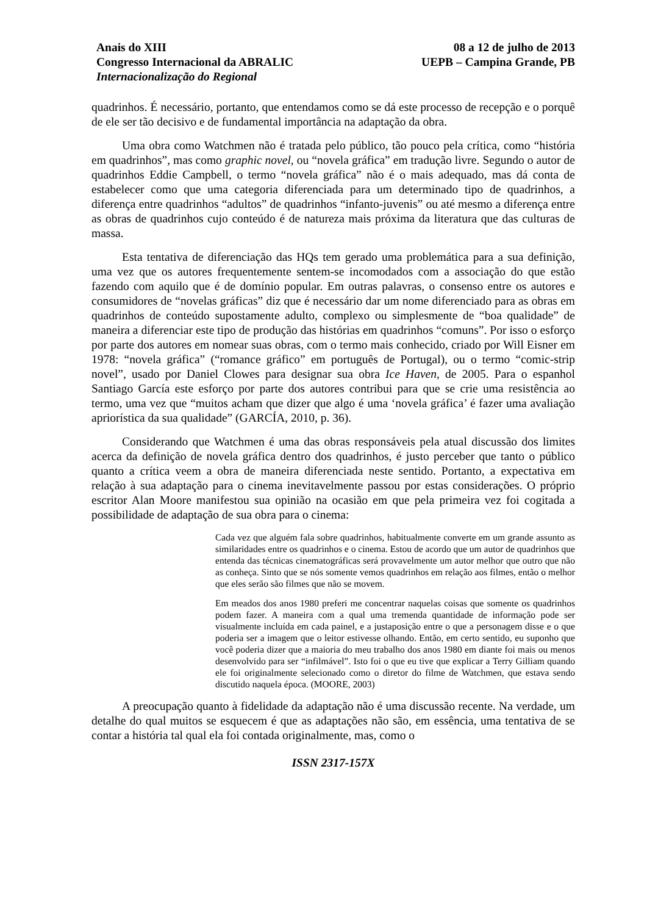Anais do XIII
Congresso Internacional da ABRALIC
Internacionalização do Regional
08 a 12 de julho de 2013
UEPB – Campina Grande, PB
quadrinhos. É necessário, portanto, que entendamos como se dá este processo de recepção e o porquê de ele ser tão decisivo e de fundamental importância na adaptação da obra.
Uma obra como Watchmen não é tratada pelo público, tão pouco pela crítica, como “história em quadrinhos”, mas como graphic novel, ou “novela gráfica” em tradução livre. Segundo o autor de quadrinhos Eddie Campbell, o termo “novela gráfica” não é o mais adequado, mas dá conta de estabelecer como que uma categoria diferenciada para um determinado tipo de quadrinhos, a diferença entre quadrinhos “adultos” de quadrinhos “infanto-juvenis” ou até mesmo a diferença entre as obras de quadrinhos cujo conteúdo é de natureza mais próxima da literatura que das culturas de massa.
Esta tentativa de diferenciação das HQs tem gerado uma problemática para a sua definição, uma vez que os autores frequentemente sentem-se incomodados com a associação do que estão fazendo com aquilo que é de domínio popular. Em outras palavras, o consenso entre os autores e consumidores de “novelas gráficas” diz que é necessário dar um nome diferenciado para as obras em quadrinhos de conteúdo supostamente adulto, complexo ou simplesmente de “boa qualidade” de maneira a diferenciar este tipo de produção das histórias em quadrinhos “comuns”. Por isso o esforço por parte dos autores em nomear suas obras, com o termo mais conhecido, criado por Will Eisner em 1978: “novela gráfica” (“romance gráfico” em português de Portugal), ou o termo “comic-strip novel”, usado por Daniel Clowes para designar sua obra Ice Haven, de 2005. Para o espanhol Santiago García este esforço por parte dos autores contribui para que se crie uma resistência ao termo, uma vez que “muitos acham que dizer que algo é uma ‘novela gráfica’ é fazer uma avaliação apriorística da sua qualidade” (GARCÍA, 2010, p. 36).
Considerando que Watchmen é uma das obras responsáveis pela atual discussão dos limites acerca da definição de novela gráfica dentro dos quadrinhos, é justo perceber que tanto o público quanto a crítica veem a obra de maneira diferenciada neste sentido. Portanto, a expectativa em relação à sua adaptação para o cinema inevitavelmente passou por estas considerações. O próprio escritor Alan Moore manifestou sua opinião na ocasião em que pela primeira vez foi cogitada a possibilidade de adaptação de sua obra para o cinema:
Cada vez que alguém fala sobre quadrinhos, habitualmente converte em um grande assunto as similaridades entre os quadrinhos e o cinema. Estou de acordo que um autor de quadrinhos que entenda das técnicas cinematográficas será provavelmente um autor melhor que outro que não as conheça. Sinto que se nós somente vemos quadrinhos em relação aos filmes, então o melhor que eles serão são filmes que não se movem.
Em meados dos anos 1980 preferi me concentrar naquelas coisas que somente os quadrinhos podem fazer. A maneira com a qual uma tremenda quantidade de informação pode ser visualmente incluída em cada painel, e a justaposição entre o que a personagem disse e o que poderia ser a imagem que o leitor estivesse olhando. Então, em certo sentido, eu suponho que você poderia dizer que a maioria do meu trabalho dos anos 1980 em diante foi mais ou menos desenvolvido para ser “infilmável”. Isto foi o que eu tive que explicar a Terry Gilliam quando ele foi originalmente selecionado como o diretor do filme de Watchmen, que estava sendo discutido naquela época. (MOORE, 2003)
A preocupação quanto à fidelidade da adaptação não é uma discussão recente. Na verdade, um detalhe do qual muitos se esquecem é que as adaptações não são, em essência, uma tentativa de se contar a história tal qual ela foi contada originalmente, mas, como o
ISSN 2317-157X